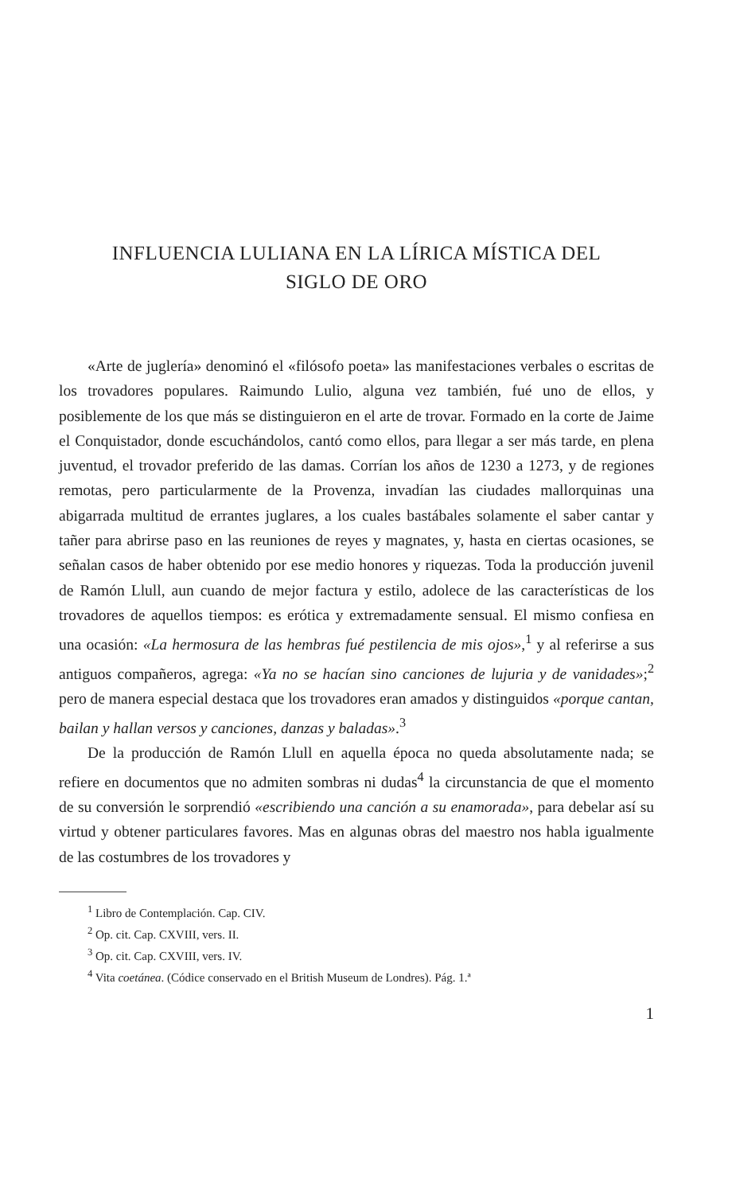INFLUENCIA LULIANA EN LA LÍRICA MÍSTICA DEL
SIGLO DE ORO
«Arte de juglería» denominó el «filósofo poeta» las manifestaciones verbales o escritas de los trovadores populares. Raimundo Lulio, alguna vez también, fué uno de ellos, y posiblemente de los que más se distinguieron en el arte de trovar. Formado en la corte de Jaime el Conquistador, donde escuchándolos, cantó como ellos, para llegar a ser más tarde, en plena juventud, el trovador preferido de las damas. Corrían los años de 1230 a 1273, y de regiones remotas, pero particularmente de la Provenza, invadían las ciudades mallorquinas una abigarrada multitud de errantes juglares, a los cuales bastábales solamente el saber cantar y tañer para abrirse paso en las reuniones de reyes y magnates, y, hasta en ciertas ocasiones, se señalan casos de haber obtenido por ese medio honores y riquezas. Toda la producción juvenil de Ramón Llull, aun cuando de mejor factura y estilo, adolece de las características de los trovadores de aquellos tiempos: es erótica y extremadamente sensual. El mismo confiesa en una ocasión: «La hermosura de las hembras fué pestilencia de mis ojos»,<sup>1</sup> y al referirse a sus antiguos compañeros, agrega: «Ya no se hacían sino canciones de lujuria y de vanidades»;<sup>2</sup> pero de manera especial destaca que los trovadores eran amados y distinguidos «porque cantan, bailan y hallan versos y canciones, danzas y baladas».<sup>3</sup>
De la producción de Ramón Llull en aquella época no queda absolutamente nada; se refiere en documentos que no admiten sombras ni dudas<sup>4</sup> la circunstancia de que el momento de su conversión le sorprendió «escribiendo una canción a su enamorada», para debelar así su virtud y obtener particulares favores. Mas en algunas obras del maestro nos habla igualmente de las costumbres de los trovadores y
<sup>1</sup> Libro de Contemplación. Cap. CIV.
<sup>2</sup> Op. cit. Cap. CXVIII, vers. II.
<sup>3</sup> Op. cit. Cap. CXVIII, vers. IV.
<sup>4</sup> Vita coetánea. (Códice conservado en el British Museum de Londres). Pág. 1.ª
1